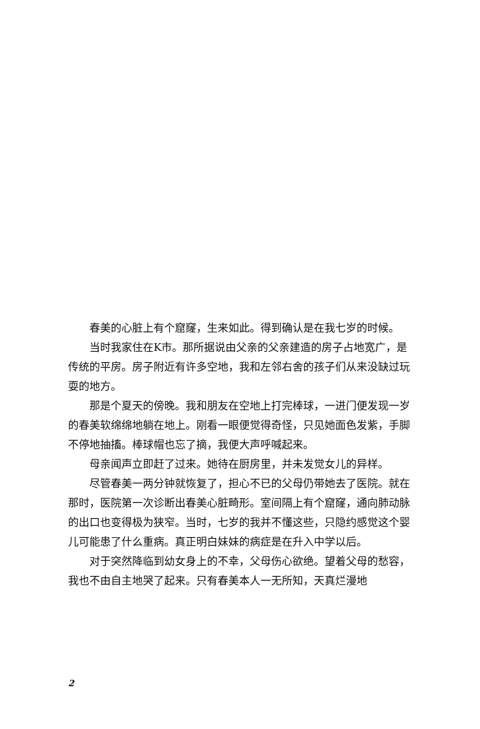春美的心脏上有个窟窿，生来如此。得到确认是在我七岁的时候。
当时我家住在K市。那所据说由父亲的父亲建造的房子占地宽广，是传统的平房。房子附近有许多空地，我和左邻右舍的孩子们从来没缺过玩耍的地方。
那是个夏天的傍晚。我和朋友在空地上打完棒球，一进门便发现一岁的春美软绵绵地躺在地上。刚看一眼便觉得奇怪，只见她面色发紫，手脚不停地抽搐。棒球帽也忘了摘，我便大声呼喊起来。
母亲闻声立即赶了过来。她待在厨房里，并未发觉女儿的异样。
尽管春美一两分钟就恢复了，担心不已的父母仍带她去了医院。就在那时，医院第一次诊断出春美心脏畸形。室间隔上有个窟窿，通向肺动脉的出口也变得极为狭窄。当时，七岁的我并不懂这些，只隐约感觉这个婴儿可能患了什么重病。真正明白妹妹的病症是在升入中学以后。
对于突然降临到幼女身上的不幸，父母伤心欲绝。望着父母的愁容，我也不由自主地哭了起来。只有春美本人一无所知，天真烂漫地
2